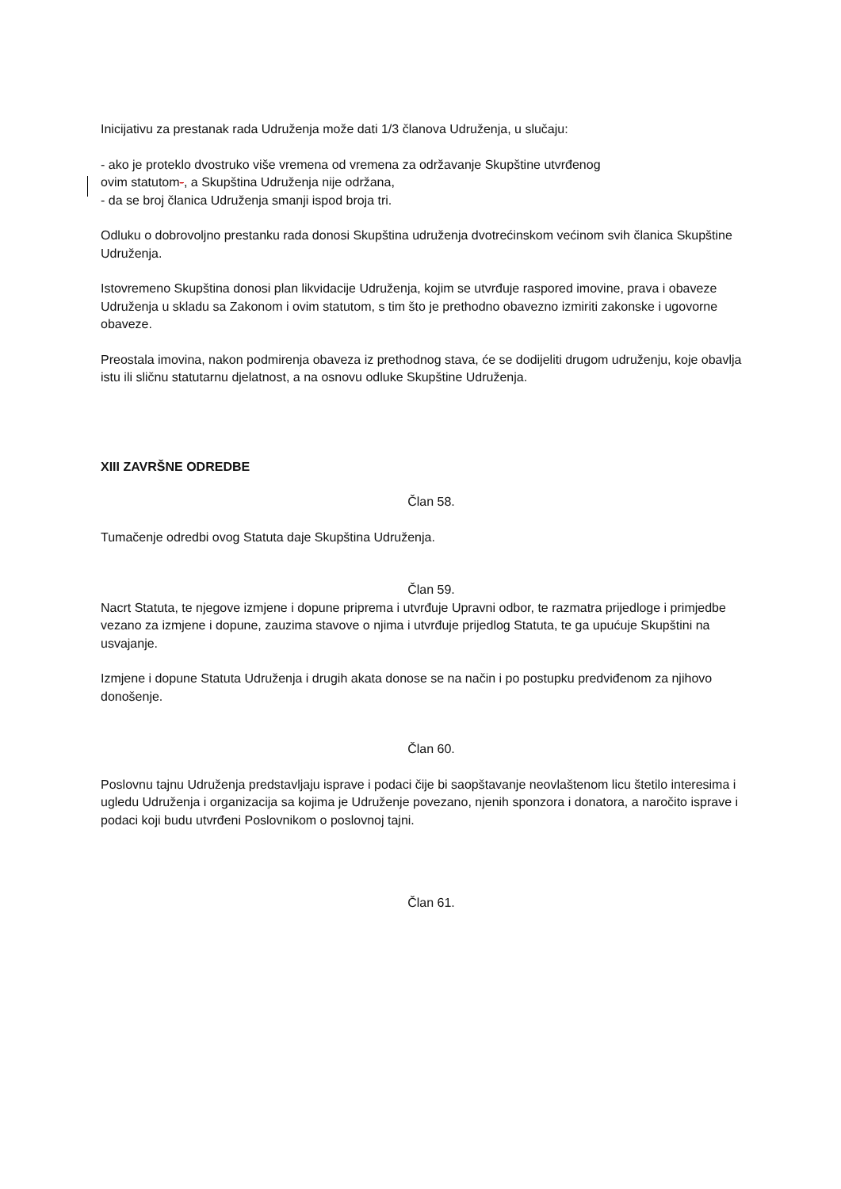Inicijativu za prestanak rada Udruženja može dati 1/3 članova Udruženja, u slučaju:
- ako je proteklo dvostruko više vremena od vremena za održavanje Skupštine utvrđenog
ovim statutom-, a Skupština Udruženja nije održana,
- da se broj članica Udruženja smanji ispod broja tri.
Odluku o dobrovoljno prestanku rada donosi Skupština udruženja dvotrećinskom većinom svih članica Skupštine Udruženja.
Istovremeno Skupština donosi plan likvidacije Udruženja, kojim se utvrđuje raspored imovine, prava i obaveze Udruženja u skladu sa Zakonom i ovim statutom, s tim što je prethodno obavezno izmiriti zakonske i ugovorne obaveze.
Preostala imovina, nakon podmirenja obaveza iz prethodnog stava, će se dodijeliti drugom udruženju, koje obavlja istu ili sličnu statutarnu djelatnost, a na osnovu odluke Skupštine Udruženja.
XIII ZAVRŠNE ODREDBE
Član 58.
Tumačenje odredbi ovog Statuta daje Skupština Udruženja.
Član 59.
Nacrt Statuta, te njegove izmjene i dopune priprema i utvrđuje Upravni odbor, te razmatra prijedloge i primjedbe vezano za izmjene i dopune, zauzima stavove o njima i utvrđuje prijedlog Statuta, te ga upućuje Skupštini na usvajanje.
Izmjene i dopune Statuta Udruženja i drugih akata donose se na način i po postupku predviđenom za njihovo donošenje.
Član 60.
Poslovnu tajnu Udruženja predstavljaju isprave i podaci čije bi saopštavanje neovlaštenom licu štetilo interesima i ugledu Udruženja i organizacija sa kojima je Udruženje povezano, njenih sponzora i donatora, a naročito isprave i podaci koji budu utvrđeni Poslovnikom o poslovnoj tajni.
Član 61.